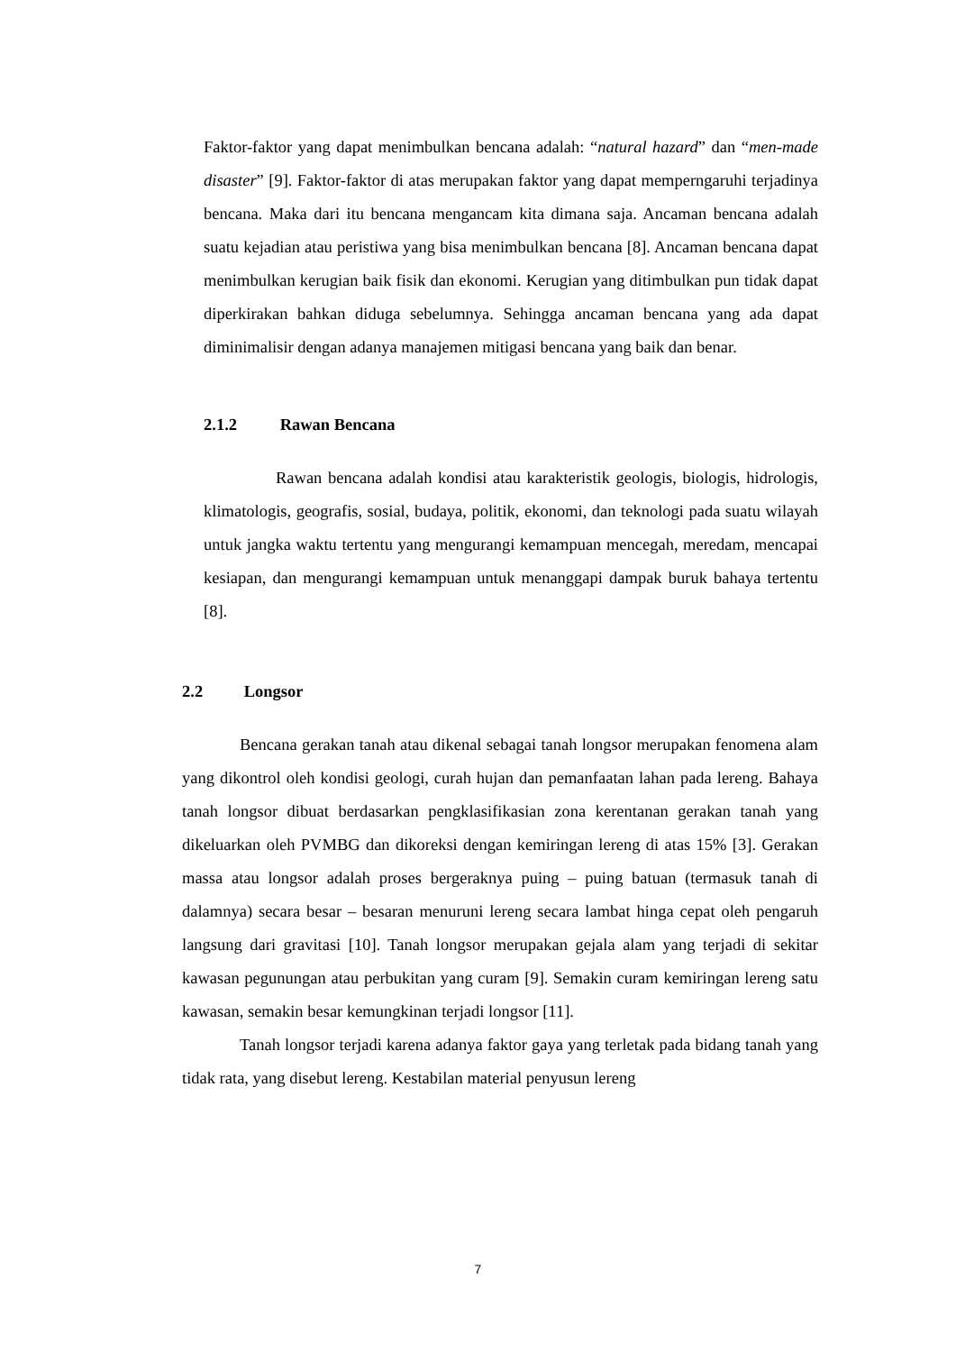Faktor-faktor yang dapat menimbulkan bencana adalah: “natural hazard” dan “men-made disaster” [9]. Faktor-faktor di atas merupakan faktor yang dapat memperngaruhi terjadinya bencana. Maka dari itu bencana mengancam kita dimana saja. Ancaman bencana adalah suatu kejadian atau peristiwa yang bisa menimbulkan bencana [8]. Ancaman bencana dapat menimbulkan kerugian baik fisik dan ekonomi. Kerugian yang ditimbulkan pun tidak dapat diperkirakan bahkan diduga sebelumnya. Sehingga ancaman bencana yang ada dapat diminimalisir dengan adanya manajemen mitigasi bencana yang baik dan benar.
2.1.2 Rawan Bencana
Rawan bencana adalah kondisi atau karakteristik geologis, biologis, hidrologis, klimatologis, geografis, sosial, budaya, politik, ekonomi, dan teknologi pada suatu wilayah untuk jangka waktu tertentu yang mengurangi kemampuan mencegah, meredam, mencapai kesiapan, dan mengurangi kemampuan untuk menanggapi dampak buruk bahaya tertentu [8].
2.2 Longsor
Bencana gerakan tanah atau dikenal sebagai tanah longsor merupakan fenomena alam yang dikontrol oleh kondisi geologi, curah hujan dan pemanfaatan lahan pada lereng. Bahaya tanah longsor dibuat berdasarkan pengklasifikasian zona kerentanan gerakan tanah yang dikeluarkan oleh PVMBG dan dikoreksi dengan kemiringan lereng di atas 15% [3]. Gerakan massa atau longsor adalah proses bergeraknya puing – puing batuan (termasuk tanah di dalamnya) secara besar – besaran menuruni lereng secara lambat hinga cepat oleh pengaruh langsung dari gravitasi [10]. Tanah longsor merupakan gejala alam yang terjadi di sekitar kawasan pegunungan atau perbukitan yang curam [9]. Semakin curam kemiringan lereng satu kawasan, semakin besar kemungkinan terjadi longsor [11].
Tanah longsor terjadi karena adanya faktor gaya yang terletak pada bidang tanah yang tidak rata, yang disebut lereng. Kestabilan material penyusun lereng
7